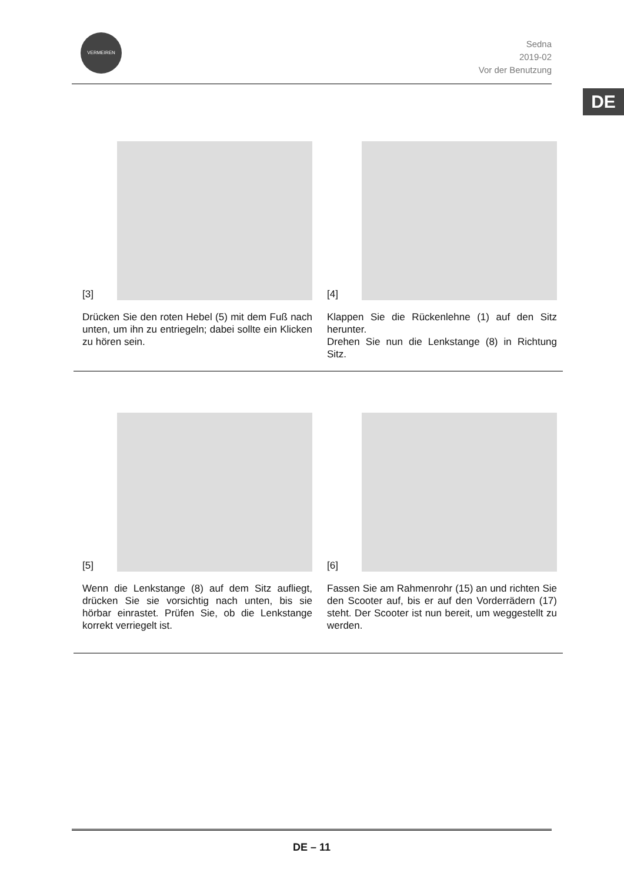VERMEIREN
Sedna
2019-02
Vor der Benutzung
DE
[3]
Drücken Sie den roten Hebel (5) mit dem Fuß nach unten, um ihn zu entriegeln; dabei sollte ein Klicken zu hören sein.
[4]
Klappen Sie die Rückenlehne (1) auf den Sitz herunter.
Drehen Sie nun die Lenkstange (8) in Richtung Sitz.
[5]
Wenn die Lenkstange (8) auf dem Sitz aufliegt, drücken Sie sie vorsichtig nach unten, bis sie hörbar einrastet. Prüfen Sie, ob die Lenkstange korrekt verriegelt ist.
[6]
Fassen Sie am Rahmenrohr (15) an und richten Sie den Scooter auf, bis er auf den Vorderrädern (17) steht. Der Scooter ist nun bereit, um weggestellt zu werden.
DE – 11